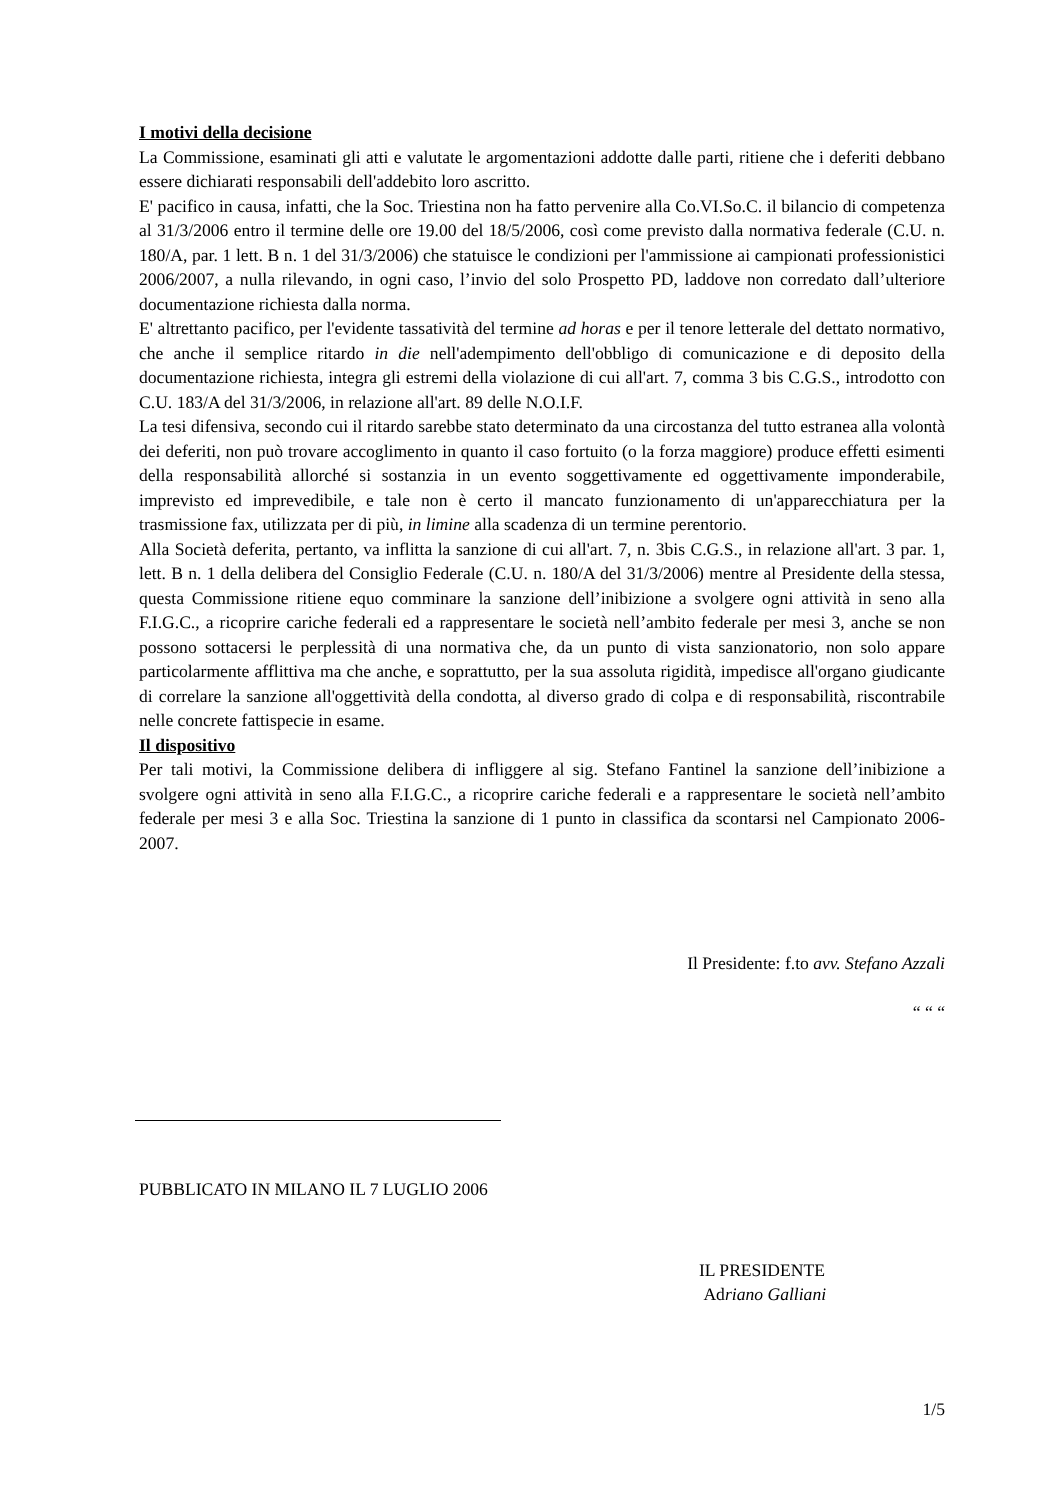I motivi della decisione
La Commissione, esaminati gli atti e valutate le argomentazioni addotte dalle parti, ritiene che i deferiti debbano essere dichiarati responsabili dell'addebito loro ascritto.
E' pacifico in causa, infatti, che la Soc. Triestina non ha fatto pervenire alla Co.VI.So.C. il bilancio di competenza al 31/3/2006 entro il termine delle ore 19.00 del 18/5/2006, così come previsto dalla normativa federale (C.U. n. 180/A, par. 1 lett. B n. 1 del 31/3/2006) che statuisce le condizioni per l'ammissione ai campionati professionistici 2006/2007, a nulla rilevando, in ogni caso, l’invio del solo Prospetto PD, laddove non corredato dall’ulteriore documentazione richiesta dalla norma.
E' altrettanto pacifico, per l'evidente tassatività del termine ad horas e per il tenore letterale del dettato normativo, che anche il semplice ritardo in die nell'adempimento dell'obbligo di comunicazione e di deposito della documentazione richiesta, integra gli estremi della violazione di cui all'art. 7, comma 3 bis C.G.S., introdotto con C.U. 183/A del 31/3/2006, in relazione all'art. 89 delle N.O.I.F.
La tesi difensiva, secondo cui il ritardo sarebbe stato determinato da una circostanza del tutto estranea alla volontà dei deferiti, non può trovare accoglimento in quanto il caso fortuito (o la forza maggiore) produce effetti esimenti della responsabilità allorché si sostanzia in un evento soggettivamente ed oggettivamente imponderabile, imprevisto ed imprevedibile, e tale non è certo il mancato funzionamento di un'apparecchiatura per la trasmissione fax, utilizzata per di più, in limine alla scadenza di un termine perentorio.
Alla Società deferita, pertanto, va inflitta la sanzione di cui all'art. 7, n. 3bis C.G.S., in relazione all'art. 3 par. 1, lett. B n. 1 della delibera del Consiglio Federale (C.U. n. 180/A del 31/3/2006) mentre al Presidente della stessa, questa Commissione ritiene equo comminare la sanzione dell’inibizione a svolgere ogni attività in seno alla F.I.G.C., a ricoprire cariche federali ed a rappresentare le società nell’ambito federale per mesi 3, anche se non possono sottacersi le perplessità di una normativa che, da un punto di vista sanzionatorio, non solo appare particolarmente afflittiva ma che anche, e soprattutto, per la sua assoluta rigidità, impedisce all'organo giudicante di correlare la sanzione all'oggettività della condotta, al diverso grado di colpa e di responsabilità, riscontrabile nelle concrete fattispecie in esame.
Il dispositivo
Per tali motivi, la Commissione delibera di infliggere al sig. Stefano Fantinel la sanzione dell’inibizione a svolgere ogni attività in seno alla F.I.G.C., a ricoprire cariche federali e a rappresentare le società nell’ambito federale per mesi 3 e alla Soc. Triestina la sanzione di 1 punto in classifica da scontarsi nel Campionato 2006-2007.
Il Presidente: f.to avv. Stefano Azzali
“ “ “
PUBBLICATO IN MILANO IL 7 LUGLIO 2006
IL PRESIDENTE
Adriano Galliani
1/5